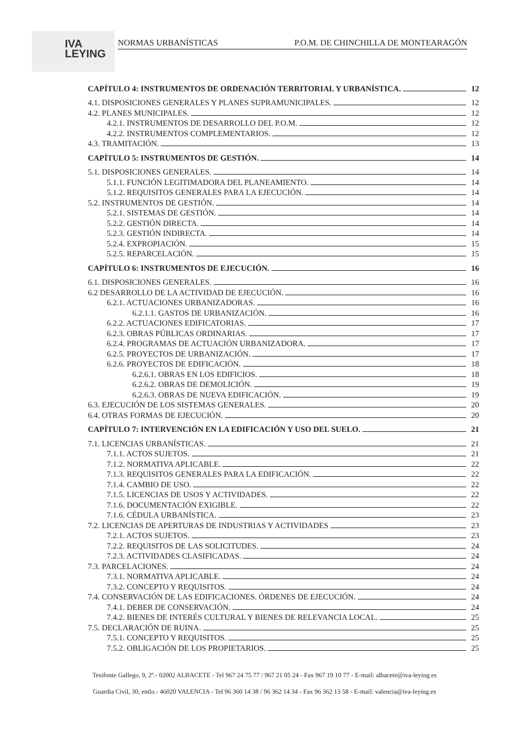IVA
LEYING
NORMAS URBANÍSTICAS P.O.M. DE CHINCHILLA DE MONTEARAGÓN
CAPÍTULO 4: INSTRUMENTOS DE ORDENACIÓN TERRITORIAL Y URBANÍSTICA. 12
4.1. DISPOSICIONES GENERALES Y PLANES SUPRAMUNICIPALES. 12
4.2. PLANES MUNICIPALES. 12
4.2.1. INSTRUMENTOS DE DESARROLLO DEL P.O.M. 12
4.2.2. INSTRUMENTOS COMPLEMENTARIOS. 12
4.3. TRAMITACIÓN. 13
CAPÍTULO 5: INSTRUMENTOS DE GESTIÓN. 14
5.1. DISPOSICIONES GENERALES. 14
5.1.1. FUNCIÓN LEGITIMADORA DEL PLANEAMIENTO. 14
5.1.2. REQUISITOS GENERALES PARA LA EJECUCIÓN. 14
5.2. INSTRUMENTOS DE GESTIÓN. 14
5.2.1. SISTEMAS DE GESTIÓN. 14
5.2.2. GESTIÓN DIRECTA. 14
5.2.3. GESTIÓN INDIRECTA. 14
5.2.4. EXPROPIACIÓN. 15
5.2.5. REPARCELACIÓN. 15
CAPÍTULO 6: INSTRUMENTOS DE EJECUCIÓN. 16
6.1. DISPOSICIONES GENERALES. 16
6.2 DESARROLLO DE LA ACTIVIDAD DE EJECUCIÓN. 16
6.2.1. ACTUACIONES URBANIZADORAS. 16
6.2.1.1. GASTOS DE URBANIZACIÓN. 16
6.2.2. ACTUACIONES EDIFICATORIAS. 17
6.2.3. OBRAS PÚBLICAS ORDINARIAS. 17
6.2.4. PROGRAMAS DE ACTUACIÓN URBANIZADORA. 17
6.2.5. PROYECTOS DE URBANIZACIÓN. 17
6.2.6. PROYECTOS DE EDIFICACIÓN. 18
6.2.6.1. OBRAS EN LOS EDIFICIOS. 18
6.2.6.2. OBRAS DE DEMOLICIÓN. 19
6.2.6.3. OBRAS DE NUEVA EDIFICACIÓN. 19
6.3. EJECUCIÓN DE LOS SISTEMAS GENERALES. 20
6.4. OTRAS FORMAS DE EJECUCIÓN. 20
CAPÍTULO 7: INTERVENCIÓN EN LA EDIFICACIÓN Y USO DEL SUELO. 21
7.1. LICENCIAS URBANÍSTICAS. 21
7.1.1. ACTOS SUJETOS. 21
7.1.2. NORMATIVA APLICABLE. 22
7.1.3. REQUISITOS GENERALES PARA LA EDIFICACIÓN. 22
7.1.4. CAMBIO DE USO. 22
7.1.5. LICENCIAS DE USOS Y ACTIVIDADES. 22
7.1.6. DOCUMENTACIÓN EXIGIBLE. 22
7.1.6. CÉDULA URBANÍSTICA. 23
7.2. LICENCIAS DE APERTURAS DE INDUSTRIAS Y ACTIVIDADES 23
7.2.1. ACTOS SUJETOS. 23
7.2.2. REQUISITOS DE LAS SOLICITUDES. 24
7.2.3. ACTIVIDADES CLASIFICADAS. 24
7.3. PARCELACIONES. 24
7.3.1. NORMATIVA APLICABLE. 24
7.3.2. CONCEPTO Y REQUISITOS. 24
7.4. CONSERVACIÓN DE LAS EDIFICACIONES. ÓRDENES DE EJECUCIÓN. 24
7.4.1. DEBER DE CONSERVACIÓN. 24
7.4.2. BIENES DE INTERÉS CULTURAL Y BIENES DE RELEVANCIA LOCAL. 25
7.5. DECLARACIÓN DE RUINA. 25
7.5.1. CONCEPTO Y REQUISITOS. 25
7.5.2. OBLIGACIÓN DE LOS PROPIETARIOS. 25
Tesifonte Gallego, 9, 2º.- 02002 ALBACETE - Tel 967 24 75 77 / 967 21 05 24 - Fax 967 19 10 77 - E-mail: albacete@iva-leying.es
Guardia Civil, 30, entlo.- 46020 VALENCIA - Tel 96 360 14 38 / 96 362 14 34 - Fax 96 362 13 58 - E-mail: valencia@iva-leying.es